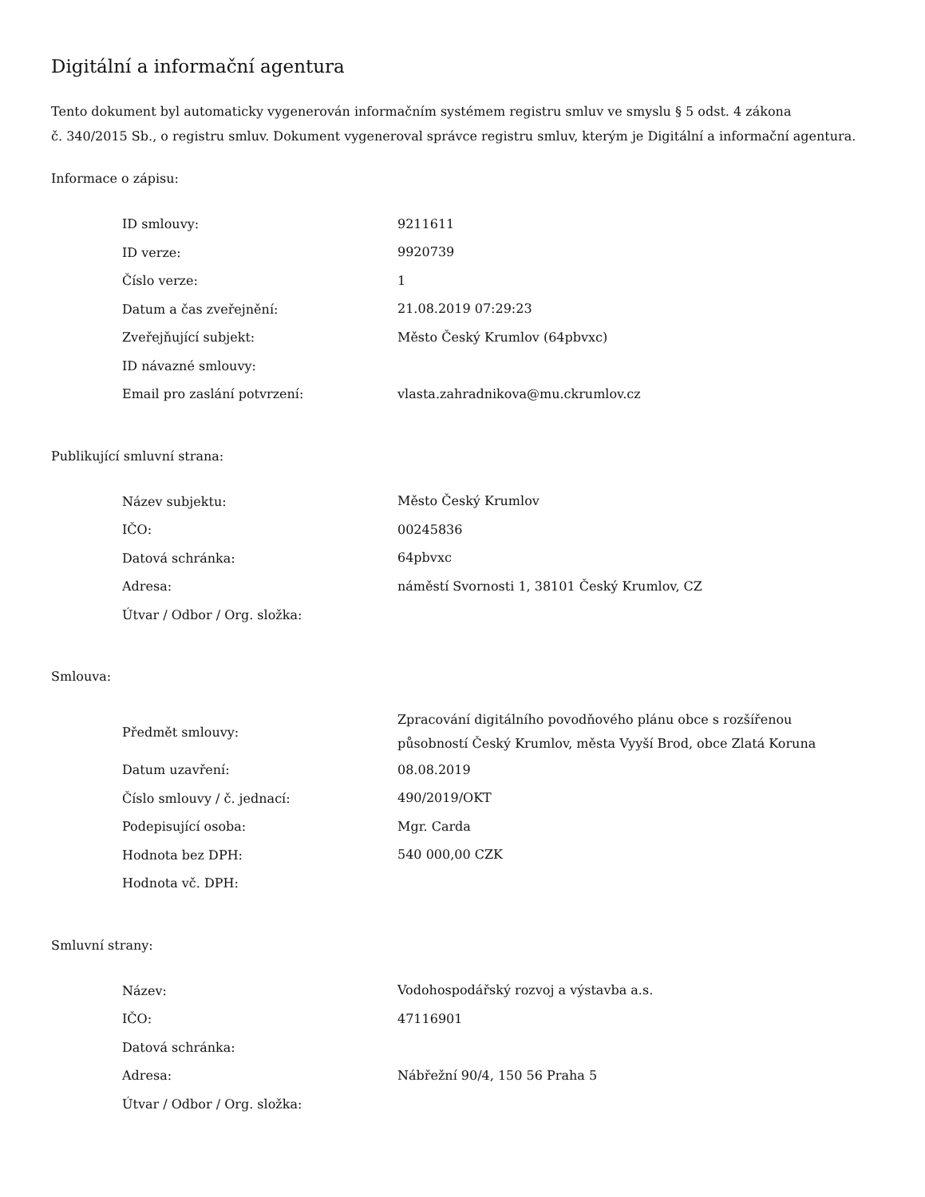Digitální a informační agentura
Tento dokument byl automaticky vygenerován informačním systémem registru smluv ve smyslu § 5 odst. 4 zákona
č. 340/2015 Sb., o registru smluv. Dokument vygeneroval správce registru smluv, kterým je Digitální a informační agentura.
Informace o zápisu:
| ID smlouvy: | 9211611 |
| ID verze: | 9920739 |
| Číslo verze: | 1 |
| Datum a čas zveřejnění: | 21.08.2019 07:29:23 |
| Zveřejňující subjekt: | Město Český Krumlov (64pbvxc) |
| ID návazné smlouvy: | |
| Email pro zaslání potvrzení: | vlasta.zahradnikova@mu.ckrumlov.cz |
Publikující smluvní strana:
| Název subjektu: | Město Český Krumlov |
| IČO: | 00245836 |
| Datová schránka: | 64pbvxc |
| Adresa: | náměstí Svornosti 1, 38101 Český Krumlov, CZ |
| Útvar / Odbor / Org. složka: | |
Smlouva:
| Předmět smlouvy: | Zpracování digitálního povodňového plánu obce s rozšířenou působností Český Krumlov, města Vyyší Brod, obce Zlatá Koruna |
| Datum uzavření: | 08.08.2019 |
| Číslo smlouvy / č. jednací: | 490/2019/OKT |
| Podepisující osoba: | Mgr. Carda |
| Hodnota bez DPH: | 540 000,00 CZK |
| Hodnota vč. DPH: | |
Smluvní strany:
| Název: | Vodohospodářský rozvoj a výstavba a.s. |
| IČO: | 47116901 |
| Datová schránka: | |
| Adresa: | Nábřežní 90/4, 150 56 Praha 5 |
| Útvar / Odbor / Org. složka: | |